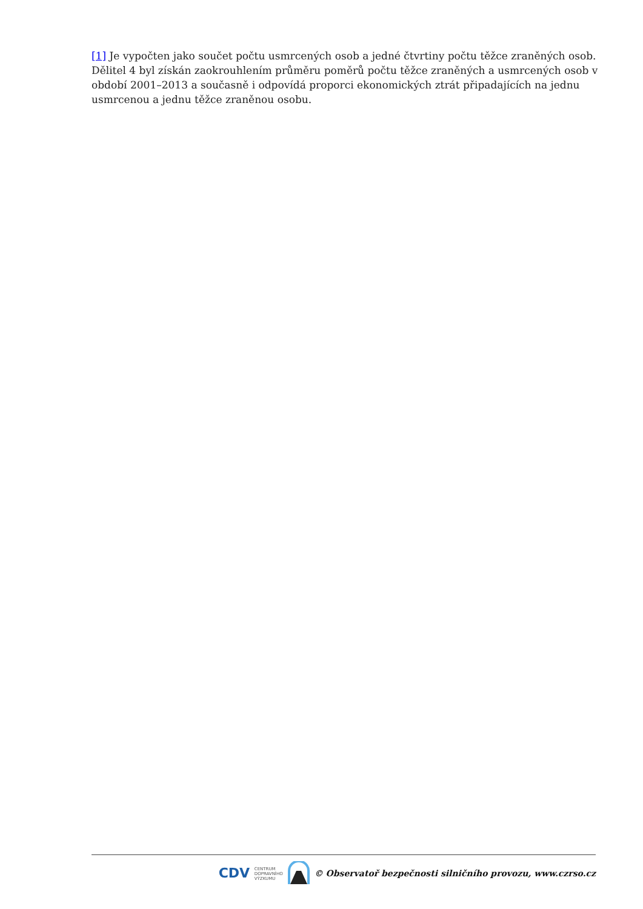[1] Je vypočten jako součet počtu usmrcených osob a jedné čtvrtiny počtu těžce zraněných osob. Dělitel 4 byl získán zaokrouhlením průměru poměrů počtu těžce zraněných a usmrcených osob v období 2001–2013 a současně i odpovídá proporci ekonomických ztrát připadajících na jednu usmrcenou a jednu těžce zraněnou osobu.
CDV CENTRUM
DOPRAVNÍHO
VÝZKUMU © Observatoř bezpečnosti silničního provozu, www.czrso.cz